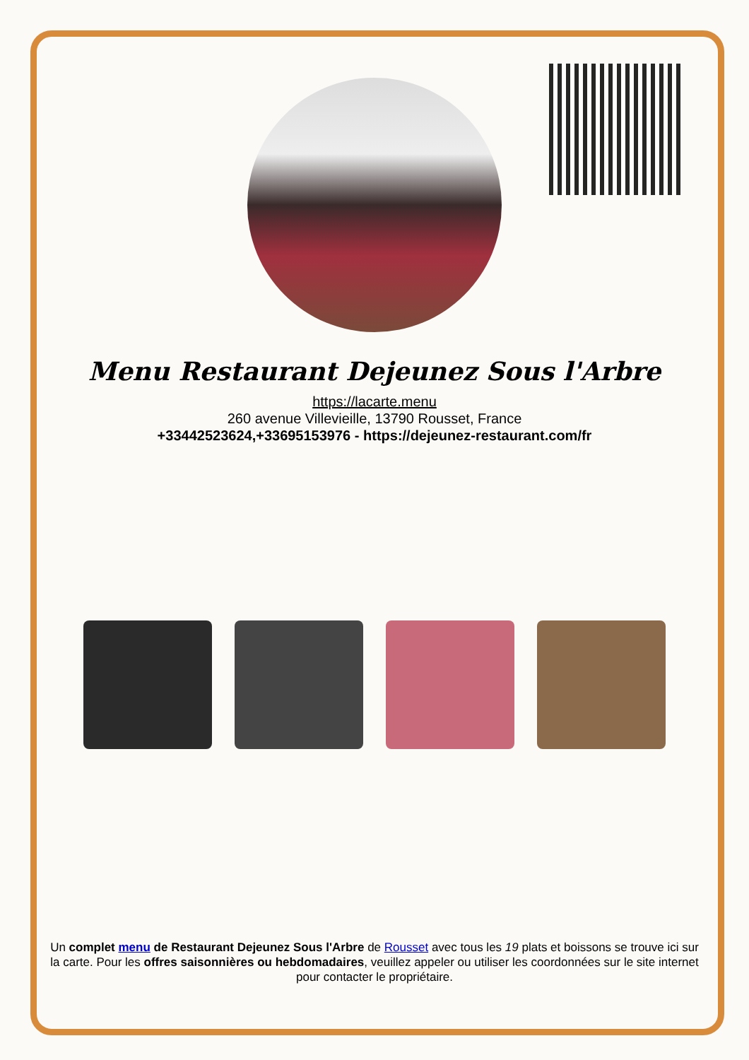Menu Restaurant Dejeunez Sous l'Arbre
https://lacarte.menu
260 avenue Villevieille, 13790 Rousset, France
+33442523624,+33695153976 - https://dejeunez-restaurant.com/fr
Un complet menu de Restaurant Dejeunez Sous l'Arbre de Rousset avec tous les 19 plats et boissons se trouve ici sur la carte. Pour les offres saisonnières ou hebdomadaires, veuillez appeler ou utiliser les coordonnées sur le site internet pour contacter le propriétaire.